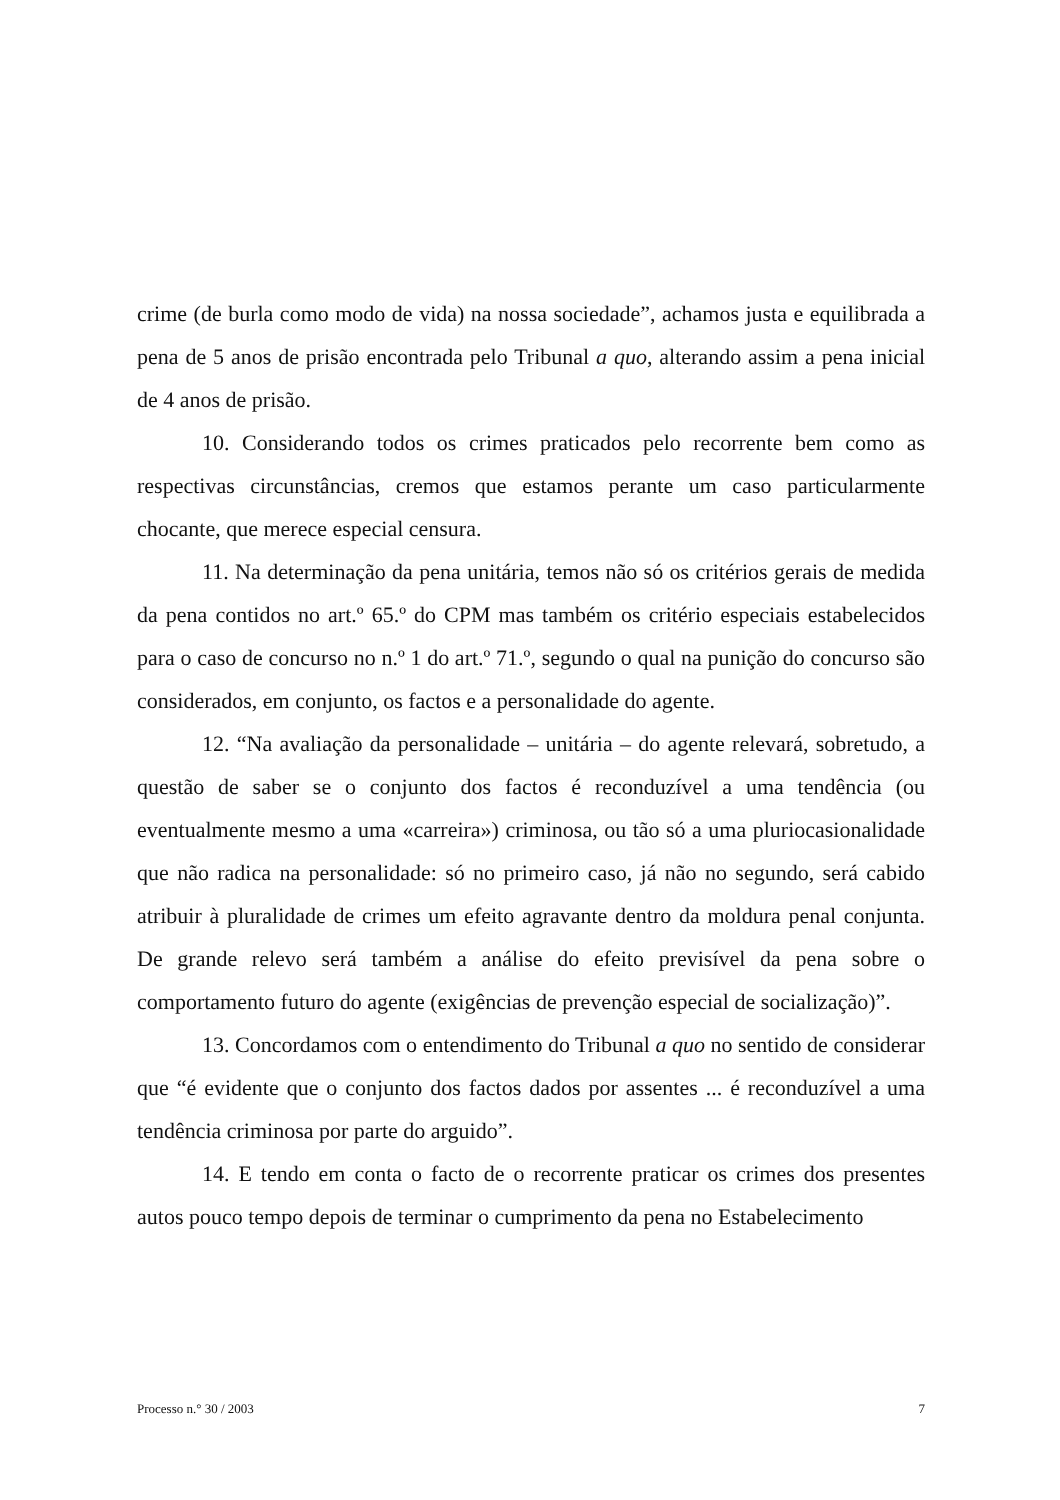crime (de burla como modo de vida) na nossa sociedade”, achamos justa e equilibrada a pena de 5 anos de prisão encontrada pelo Tribunal a quo, alterando assim a pena inicial de 4 anos de prisão.
10. Considerando todos os crimes praticados pelo recorrente bem como as respectivas circunstâncias, cremos que estamos perante um caso particularmente chocante, que merece especial censura.
11. Na determinação da pena unitária, temos não só os critérios gerais de medida da pena contidos no art.º 65.º do CPM mas também os critério especiais estabelecidos para o caso de concurso no n.º 1 do art.º 71.º, segundo o qual na punição do concurso são considerados, em conjunto, os factos e a personalidade do agente.
12. “Na avaliação da personalidade – unitária – do agente relevará, sobretudo, a questão de saber se o conjunto dos factos é reconduzível a uma tendência (ou eventualmente mesmo a uma «carreira») criminosa, ou tão só a uma pluriocasionalidade que não radica na personalidade: só no primeiro caso, já não no segundo, será cabido atribuir à pluralidade de crimes um efeito agravante dentro da moldura penal conjunta. De grande relevo será também a análise do efeito previsível da pena sobre o comportamento futuro do agente (exigências de prevenção especial de socialização)”.
13. Concordamos com o entendimento do Tribunal a quo no sentido de considerar que “é evidente que o conjunto dos factos dados por assentes ... é reconduzível a uma tendência criminosa por parte do arguido”.
14. E tendo em conta o facto de o recorrente praticar os crimes dos presentes autos pouco tempo depois de terminar o cumprimento da pena no Estabelecimento
Processo n.° 30 / 2003 7